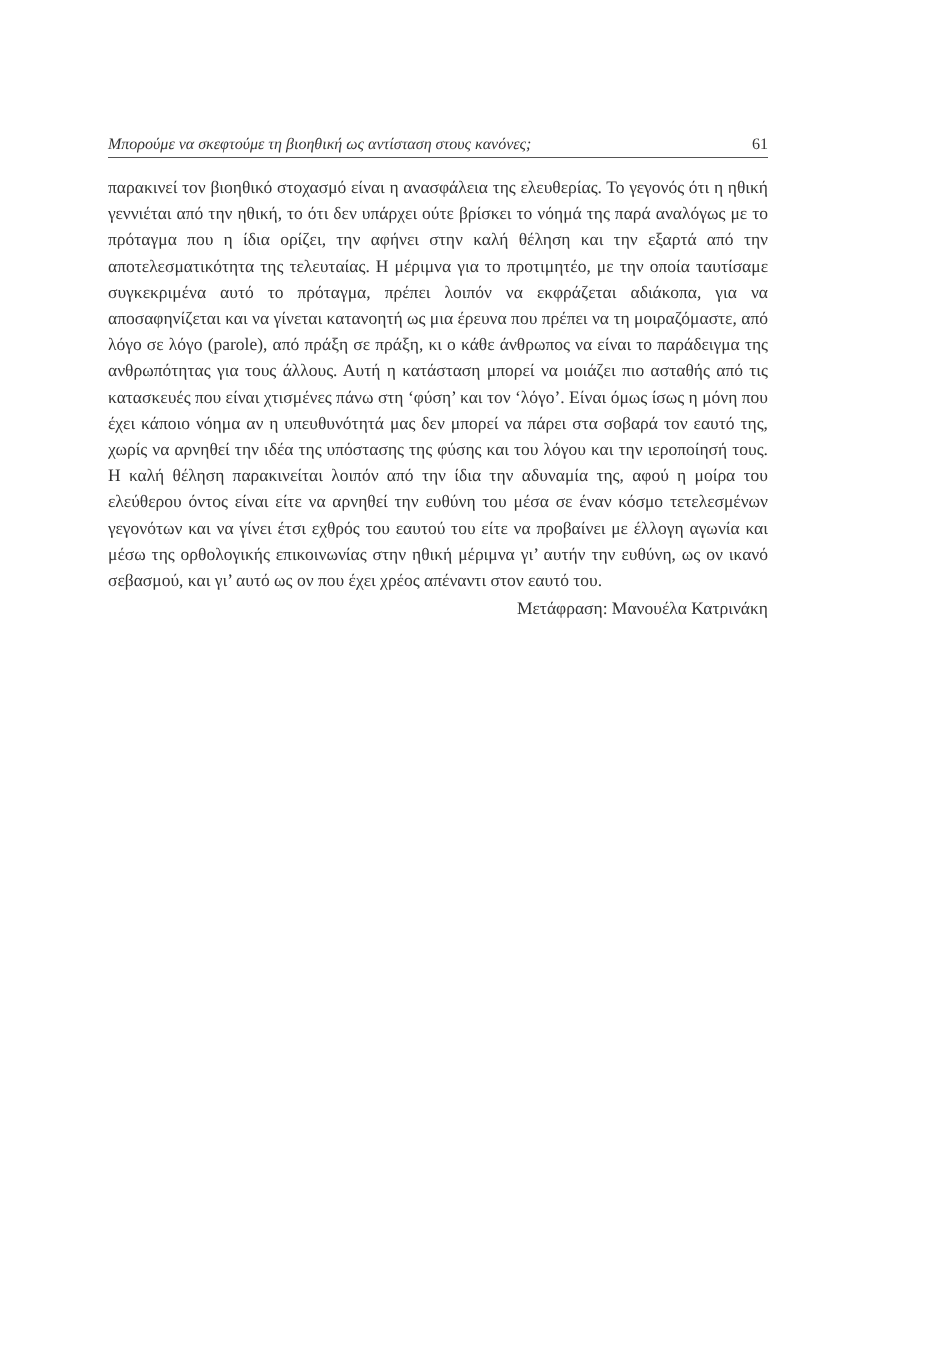Μπορούμε να σκεφτούμε τη βιοηθική ως αντίσταση στους κανόνες; 61
παρακινεί τον βιοηθικό στοχασμό είναι η ανασφάλεια της ελευθερίας. Το γεγονός ότι η ηθική γεννιέται από την ηθική, το ότι δεν υπάρχει ούτε βρίσκει το νόημά της παρά αναλόγως με το πρόταγμα που η ίδια ορίζει, την αφήνει στην καλή θέληση και την εξαρτά από την αποτελεσματικότητα της τελευταίας. Η μέριμνα για το προτιμητέο, με την οποία ταυτίσαμε συγκεκριμένα αυτό το πρόταγμα, πρέπει λοιπόν να εκφράζεται αδιάκοπα, για να αποσαφηνίζεται και να γίνεται κατανοητή ως μια έρευνα που πρέπει να τη μοιραζόμαστε, από λόγο σε λόγο (parole), από πράξη σε πράξη, κι ο κάθε άνθρωπος να είναι το παράδειγμα της ανθρωπότητας για τους άλλους. Αυτή η κατάσταση μπορεί να μοιάζει πιο ασταθής από τις κατασκευές που είναι χτισμένες πάνω στη ‘φύση’ και τον ‘λόγο’. Είναι όμως ίσως η μόνη που έχει κάποιο νόημα αν η υπευθυνότητά μας δεν μπορεί να πάρει στα σοβαρά τον εαυτό της, χωρίς να αρνηθεί την ιδέα της υπόστασης της φύσης και του λόγου και την ιεροποίησή τους. Η καλή θέληση παρακινείται λοιπόν από την ίδια την αδυναμία της, αφού η μοίρα του ελεύθερου όντος είναι είτε να αρνηθεί την ευθύνη του μέσα σε έναν κόσμο τετελεσμένων γεγονότων και να γίνει έτσι εχθρός του εαυτού του είτε να προβαίνει με έλλογη αγωνία και μέσω της ορθολογικής επικοινωνίας στην ηθική μέριμνα γι’ αυτήν την ευθύνη, ως ον ικανό σεβασμού, και γι’ αυτό ως ον που έχει χρέος απέναντι στον εαυτό του.
Μετάφραση: Μανουέλα Κατρινάκη